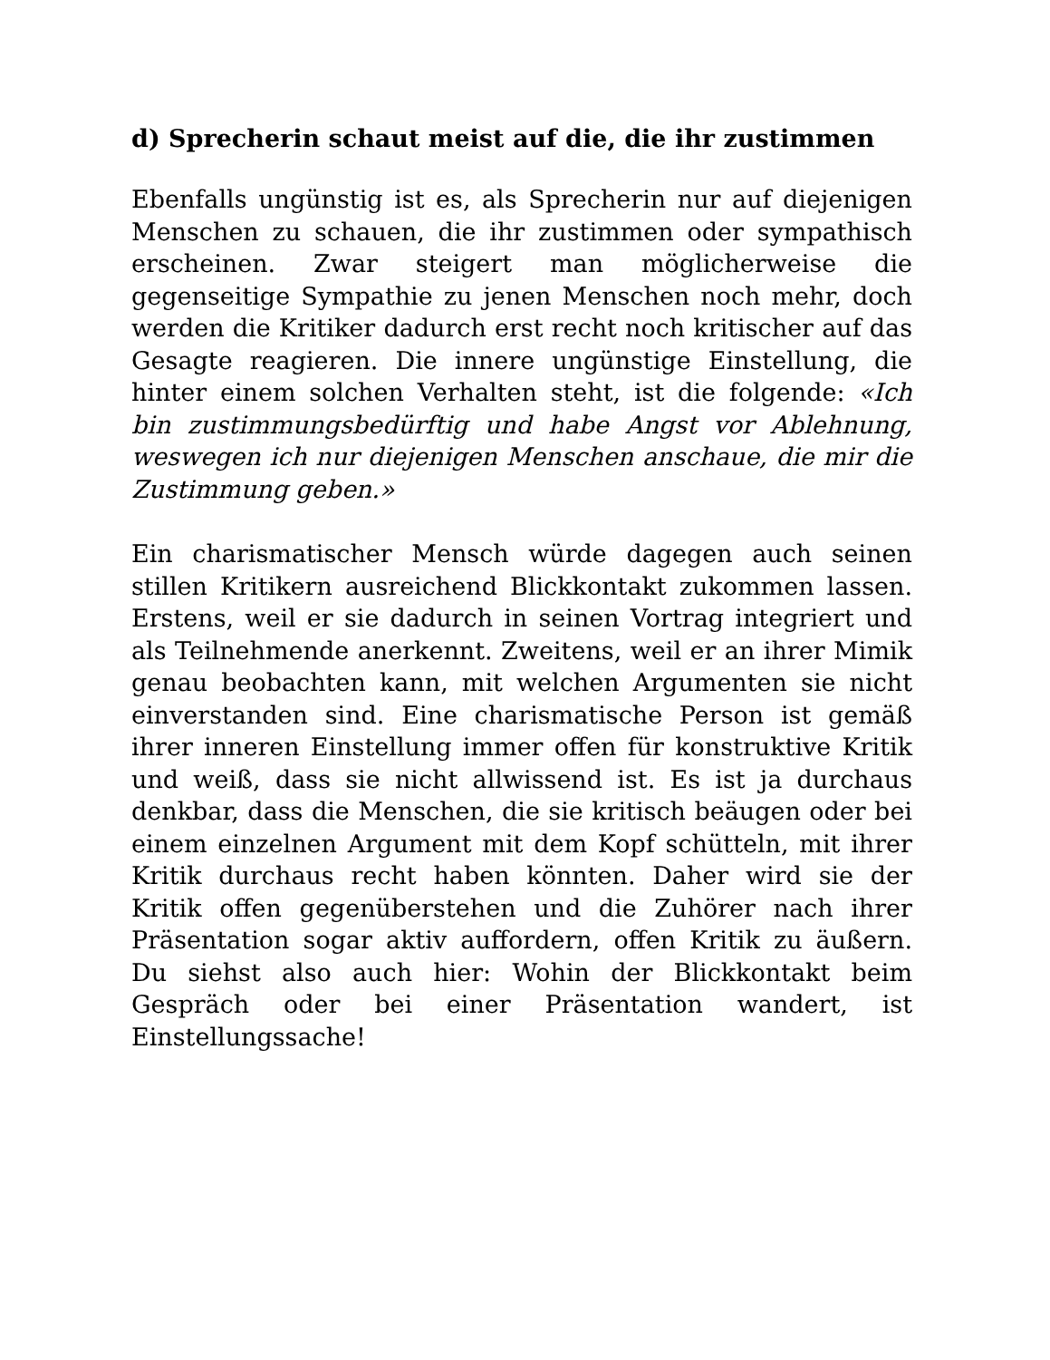d) Sprecherin schaut meist auf die, die ihr zustimmen
Ebenfalls ungünstig ist es, als Sprecherin nur auf diejenigen Menschen zu schauen, die ihr zustimmen oder sympathisch erscheinen. Zwar steigert man möglicherweise die gegenseitige Sympathie zu jenen Menschen noch mehr, doch werden die Kritiker dadurch erst recht noch kritischer auf das Gesagte reagieren. Die innere ungünstige Einstellung, die hinter einem solchen Verhalten steht, ist die folgende: «Ich bin zustimmungsbedürftig und habe Angst vor Ablehnung, weswegen ich nur diejenigen Menschen anschaue, die mir die Zustimmung geben.»
Ein charismatischer Mensch würde dagegen auch seinen stillen Kritikern ausreichend Blickkontakt zukommen lassen. Erstens, weil er sie dadurch in seinen Vortrag integriert und als Teilnehmende anerkennt. Zweitens, weil er an ihrer Mimik genau beobachten kann, mit welchen Argumenten sie nicht einverstanden sind. Eine charismatische Person ist gemäß ihrer inneren Einstellung immer offen für konstruktive Kritik und weiß, dass sie nicht allwissend ist. Es ist ja durchaus denkbar, dass die Menschen, die sie kritisch beäugen oder bei einem einzelnen Argument mit dem Kopf schütteln, mit ihrer Kritik durchaus recht haben könnten. Daher wird sie der Kritik offen gegenüberstehen und die Zuhörer nach ihrer Präsentation sogar aktiv auffordern, offen Kritik zu äußern. Du siehst also auch hier: Wohin der Blickkontakt beim Gespräch oder bei einer Präsentation wandert, ist Einstellungssache!